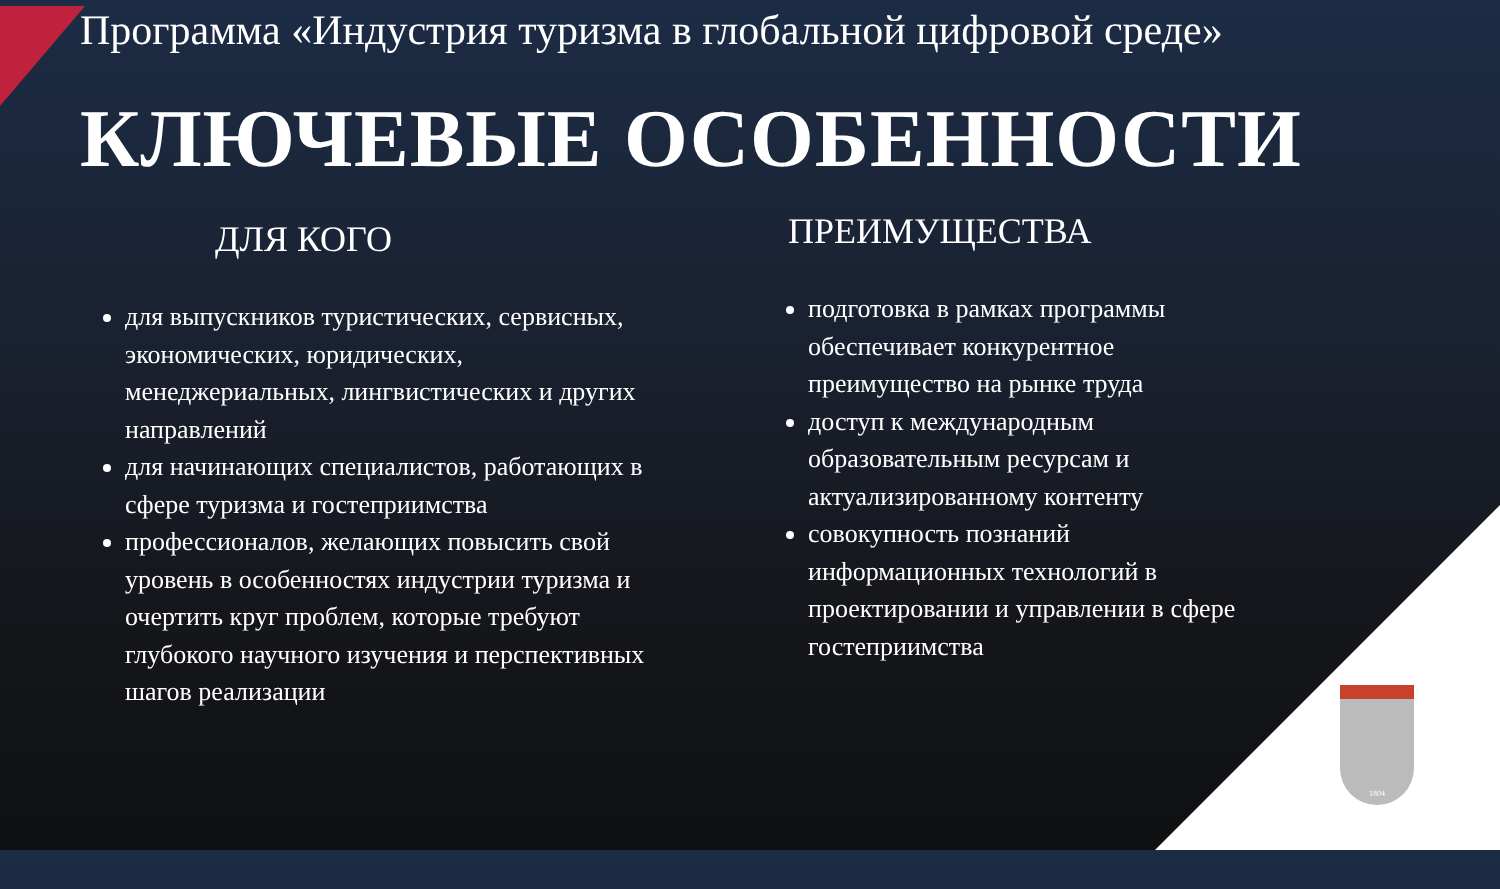Программа «Индустрия туризма в глобальной цифровой среде»
КЛЮЧЕВЫЕ ОСОБЕННОСТИ
ДЛЯ КОГО
для выпускников туристических, сервисных, экономических, юридических, менеджериальных, лингвистических и других направлений
для начинающих специалистов, работающих в сфере туризма и гостеприимства
профессионалов, желающих повысить свой уровень в особенностях индустрии туризма и очертить круг проблем, которые требуют глубокого научного изучения и перспективных шагов реализации
ПРЕИМУЩЕСТВА
подготовка в рамках программы обеспечивает конкурентное преимущество на рынке труда
доступ к международным образовательным ресурсам и актуализированному контенту
совокупность познаний информационных технологий в проектировании и управлении в сфере гостеприимства
1804